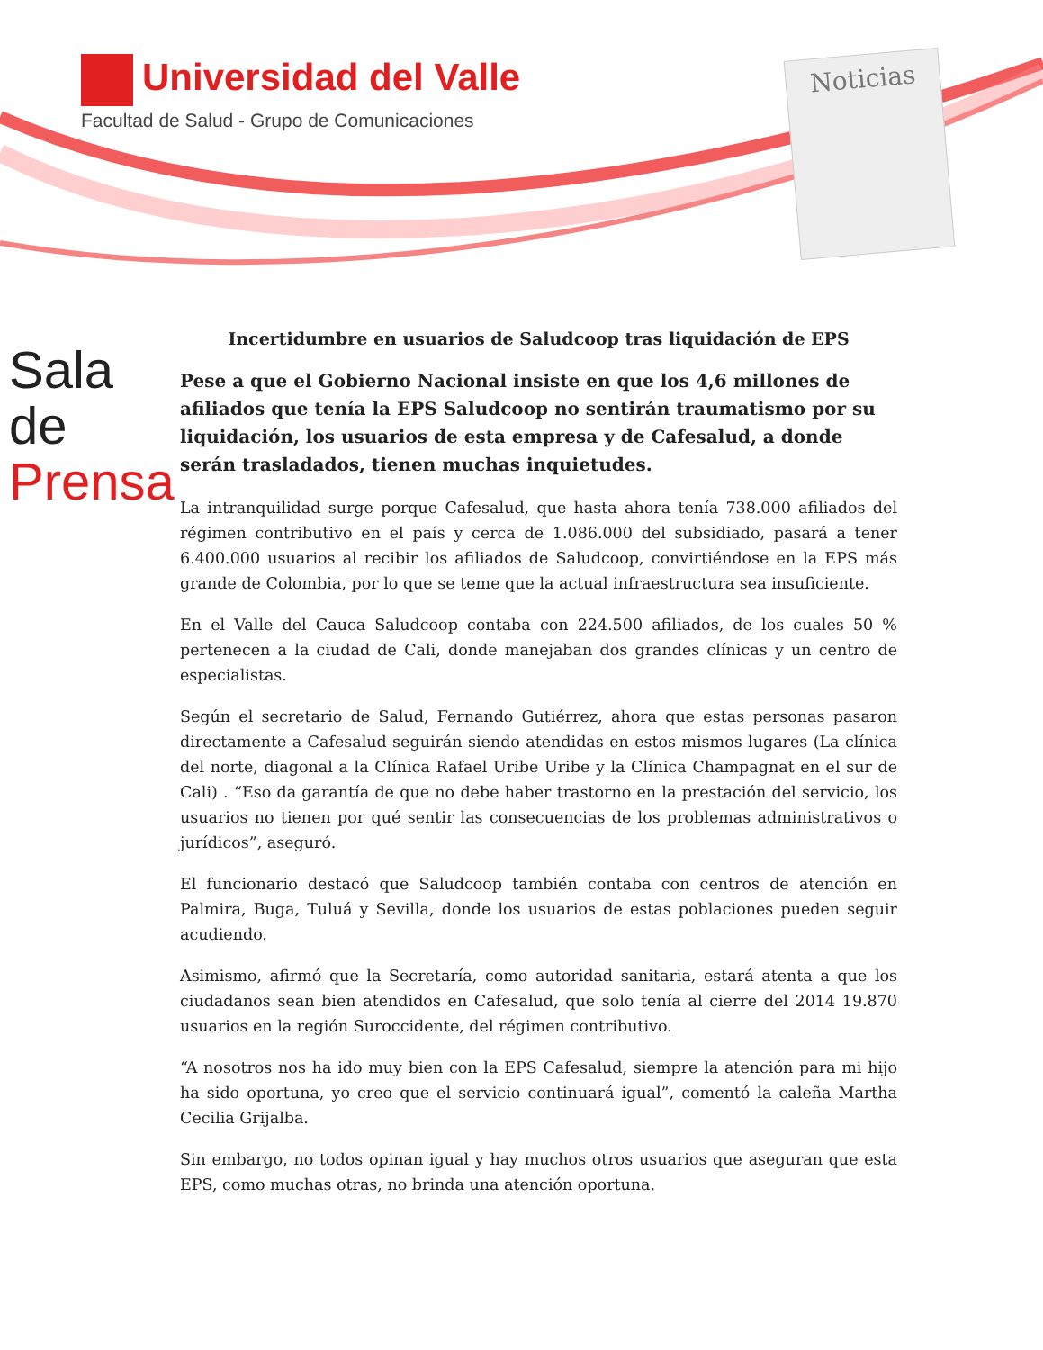Universidad del Valle
Facultad de Salud - Grupo de Comunicaciones
Noticias
Sala de
Prensa
Incertidumbre en usuarios de Saludcoop tras liquidación de EPS
Pese a que el Gobierno Nacional insiste en que los 4,6 millones de afiliados que tenía la EPS Saludcoop no sentirán traumatismo por su liquidación, los usuarios de esta empresa y de Cafesalud, a donde serán trasladados, tienen muchas inquietudes.
La intranquilidad surge porque Cafesalud, que hasta ahora tenía 738.000 afiliados del régimen contributivo en el país y cerca de 1.086.000 del subsidiado, pasará a tener 6.400.000 usuarios al recibir los afiliados de Saludcoop, convirtiéndose en la EPS más grande de Colombia, por lo que se teme que la actual infraestructura sea insuficiente.
En el Valle del Cauca Saludcoop contaba con 224.500 afiliados, de los cuales 50 % pertenecen a la ciudad de Cali, donde manejaban dos grandes clínicas y un centro de especialistas.
Según el secretario de Salud, Fernando Gutiérrez, ahora que estas personas pasaron directamente a Cafesalud seguirán siendo atendidas en estos mismos lugares (La clínica del norte, diagonal a la Clínica Rafael Uribe Uribe y la Clínica Champagnat en el sur de Cali) . “Eso da garantía de que no debe haber trastorno en la prestación del servicio, los usuarios no tienen por qué sentir las consecuencias de los problemas administrativos o jurídicos”, aseguró.
El funcionario destacó que Saludcoop también contaba con centros de atención en Palmira, Buga, Tuluá y Sevilla, donde los usuarios de estas poblaciones pueden seguir acudiendo.
Asimismo, afirmó que la Secretaría, como autoridad sanitaria, estará atenta a que los ciudadanos sean bien atendidos en Cafesalud, que solo tenía al cierre del 2014 19.870 usuarios en la región Suroccidente, del régimen contributivo.
“A nosotros nos ha ido muy bien con la EPS Cafesalud, siempre la atención para mi hijo ha sido oportuna, yo creo que el servicio continuará igual”, comentó la caleña Martha Cecilia Grijalba.
Sin embargo, no todos opinan igual y hay muchos otros usuarios que aseguran que esta EPS, como muchas otras, no brinda una atención oportuna.